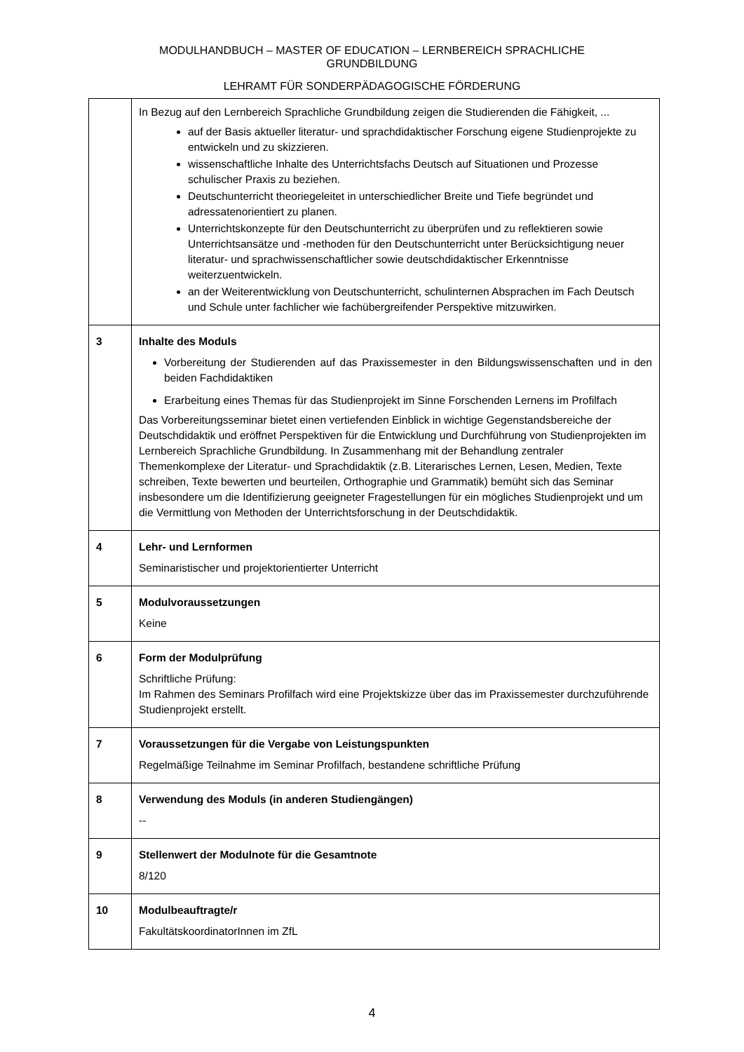MODULHANDBUCH – MASTER OF EDUCATION – LERNBEREICH SPRACHLICHE GRUNDBILDUNG
LEHRAMT FÜR SONDERPÄDAGOGISCHE FÖRDERUNG
| | In Bezug auf den Lernbereich Sprachliche Grundbildung zeigen die Studierenden die Fähigkeit, ... auf der Basis aktueller literatur- und sprachdidaktischer Forschung eigene Studienprojekte zu entwickeln und zu skizzieren. wissenschaftliche Inhalte des Unterrichtsfachs Deutsch auf Situationen und Prozesse schulischer Praxis zu beziehen. Deutschunterricht theoriegeleitet in unterschiedlicher Breite und Tiefe begründet und adressatenorientiert zu planen. Unterrichtskonzepte für den Deutschunterricht zu überprüfen und zu reflektieren sowie Unterrichtsansätze und -methoden für den Deutschunterricht unter Berücksichtigung neuer literatur- und sprachwissenschaftlicher sowie deutschdidaktischer Erkenntnisse weiterzuentwickeln. an der Weiterentwicklung von Deutschunterricht, schulinternen Absprachen im Fach Deutsch und Schule unter fachlicher wie fachübergreifender Perspektive mitzuwirken. |
| 3 | Inhalte des Moduls Vorbereitung der Studierenden auf das Praxissemester in den Bildungswissenschaften und in den beiden Fachdidaktiken Erarbeitung eines Themas für das Studienprojekt im Sinne Forschenden Lernens im Profilfach Das Vorbereitungsseminar bietet einen vertiefenden Einblick in wichtige Gegenstandsbereiche der Deutschdidaktik und eröffnet Perspektiven für die Entwicklung und Durchführung von Studienprojekten im Lernbereich Sprachliche Grundbildung. In Zusammenhang mit der Behandlung zentraler Themenkomplexe der Literatur- und Sprachdidaktik (z.B. Literarisches Lernen, Lesen, Medien, Texte schreiben, Texte bewerten und beurteilen, Orthographie und Grammatik) bemüht sich das Seminar insbesondere um die Identifizierung geeigneter Fragestellungen für ein mögliches Studienprojekt und um die Vermittlung von Methoden der Unterrichtsforschung in der Deutschdidaktik. |
| 4 | Lehr- und Lernformen Seminaristischer und projektorientierter Unterricht |
| 5 | Modulvoraussetzungen Keine |
| 6 | Form der Modulprüfung Schriftliche Prüfung: Im Rahmen des Seminars Profilfach wird eine Projektskizze über das im Praxissemester durchzuführende Studienprojekt erstellt. |
| 7 | Voraussetzungen für die Vergabe von Leistungspunkten Regelmäßige Teilnahme im Seminar Profilfach, bestandene schriftliche Prüfung |
| 8 | Verwendung des Moduls (in anderen Studiengängen) -- |
| 9 | Stellenwert der Modulnote für die Gesamtnote 8/120 |
| 10 | Modulbeauftragte/r FakultätskoordinatorInnen im ZfL |
4